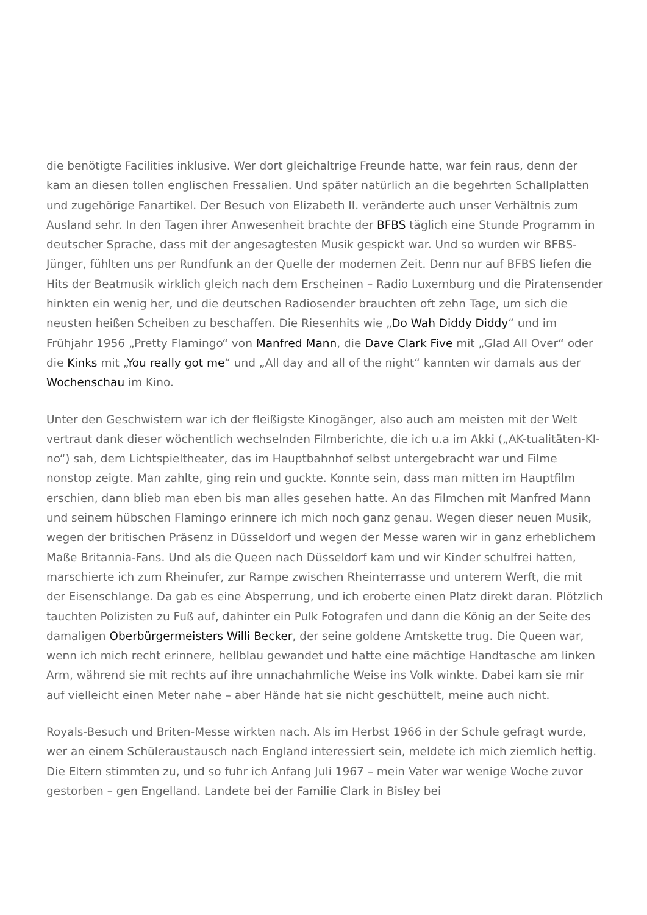die benötigte Facilities inklusive. Wer dort gleichaltrige Freunde hatte, war fein raus, denn der kam an diesen tollen englischen Fressalien. Und später natürlich an die begehrten Schallplatten und zugehörige Fanartikel. Der Besuch von Elizabeth II. veränderte auch unser Verhältnis zum Ausland sehr. In den Tagen ihrer Anwesenheit brachte der BFBS täglich eine Stunde Programm in deutscher Sprache, dass mit der angesagtesten Musik gespickt war. Und so wurden wir BFBS-Jünger, fühlten uns per Rundfunk an der Quelle der modernen Zeit. Denn nur auf BFBS liefen die Hits der Beatmusik wirklich gleich nach dem Erscheinen – Radio Luxemburg und die Piratensender hinkten ein wenig her, und die deutschen Radiosender brauchten oft zehn Tage, um sich die neusten heißen Scheiben zu beschaffen. Die Riesenhits wie „Do Wah Diddy Diddy“ und im Frühjahr 1956 „Pretty Flamingo“ von Manfred Mann, die Dave Clark Five mit „Glad All Over“ oder die Kinks mit „You really got me“ und „All day and all of the night“ kannten wir damals aus der Wochenschau im Kino.
Unter den Geschwistern war ich der fleißigste Kinogänger, also auch am meisten mit der Welt vertraut dank dieser wöchentlich wechselnden Filmberichte, die ich u.a im Akki („AK-tualitäten-KI-no“) sah, dem Lichtspieltheater, das im Hauptbahnhof selbst untergebracht war und Filme nonstop zeigte. Man zahlte, ging rein und guckte. Konnte sein, dass man mitten im Hauptfilm erschien, dann blieb man eben bis man alles gesehen hatte. An das Filmchen mit Manfred Mann und seinem hübschen Flamingo erinnere ich mich noch ganz genau. Wegen dieser neuen Musik, wegen der britischen Präsenz in Düsseldorf und wegen der Messe waren wir in ganz erheblichem Maße Britannia-Fans. Und als die Queen nach Düsseldorf kam und wir Kinder schulfrei hatten, marschierte ich zum Rheinufer, zur Rampe zwischen Rheinterrasse und unterem Werft, die mit der Eisenschlange. Da gab es eine Absperrung, und ich eroberte einen Platz direkt daran. Plötzlich tauchten Polizisten zu Fuß auf, dahinter ein Pulk Fotografen und dann die König an der Seite des damaligen Oberbürgermeisters Willi Becker, der seine goldene Amtskette trug. Die Queen war, wenn ich mich recht erinnere, hellblau gewandet und hatte eine mächtige Handtasche am linken Arm, während sie mit rechts auf ihre unnachahmliche Weise ins Volk winkte. Dabei kam sie mir auf vielleicht einen Meter nahe – aber Hände hat sie nicht geschüttelt, meine auch nicht.
Royals-Besuch und Briten-Messe wirkten nach. Als im Herbst 1966 in der Schule gefragt wurde, wer an einem Schüleraustausch nach England interessiert sein, meldete ich mich ziemlich heftig. Die Eltern stimmten zu, und so fuhr ich Anfang Juli 1967 – mein Vater war wenige Woche zuvor gestorben – gen Engelland. Landete bei der Familie Clark in Bisley bei